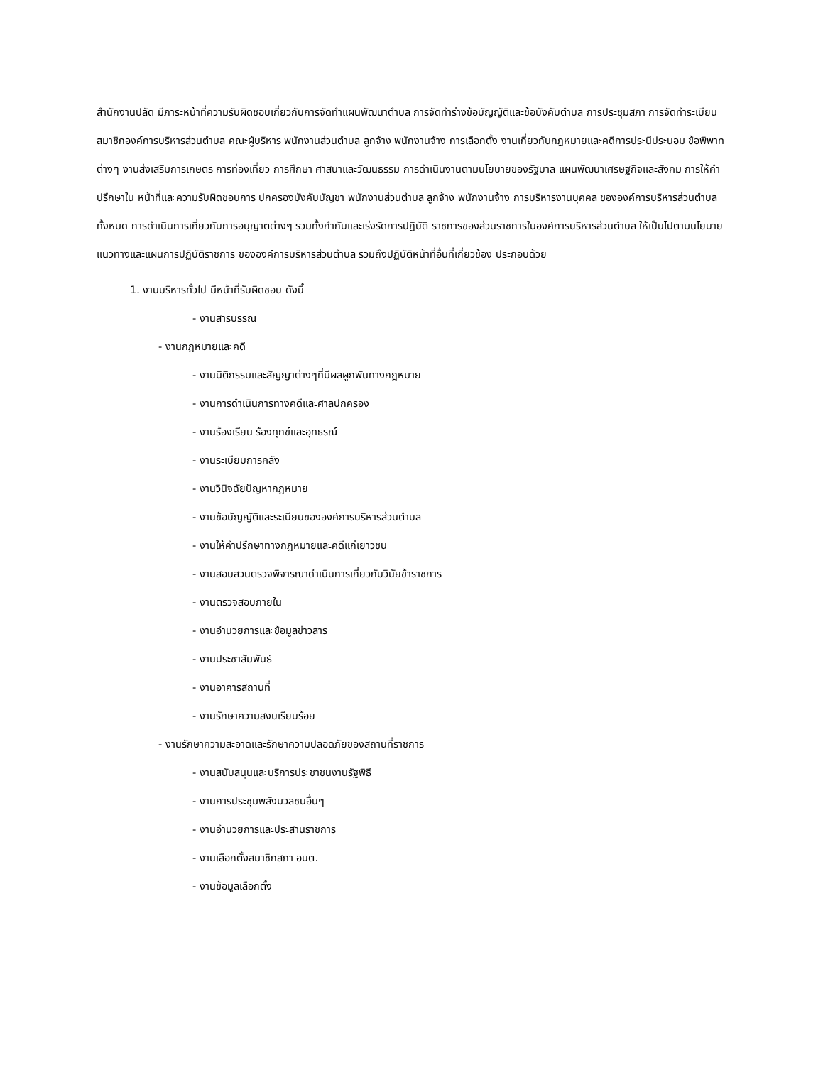สำนักงานปลัด มีภาระหน้าที่ความรับผิดชอบเกี่ยวกับการจัดทำแผนพัฒนาตำบล การจัดทำร่างข้อบัญญัติและข้อบังคับตำบล การประชุมสภา การจัดทำระเบียนสมาชิกองค์การบริหารส่วนตำบล คณะผู้บริหาร พนักงานส่วนตำบล ลูกจ้าง พนักงานจ้าง การเลือกตั้ง งานเกี่ยวกับกฎหมายและคดีการประนีประนอม ข้อพิพาทต่างๆ งานส่งเสริมการเกษตร การท่องเที่ยว การศึกษา ศาสนาและวัฒนธรรม การดำเนินงานตามนโยบายของรัฐบาล แผนพัฒนาเศรษฐกิจและสังคม การให้คำปรึกษาใน หน้าที่และความรับผิดชอบการ ปกครองบังคับบัญชา พนักงานส่วนตำบล ลูกจ้าง พนักงานจ้าง การบริหารงานบุคคล ขององค์การบริหารส่วนตำบลทั้งหมด การดำเนินการเกี่ยวกับการอนุญาตต่างๆ รวมทั้งกำกับและเร่งรัดการปฏิบัติ ราชการของส่วนราชการในองค์การบริหารส่วนตำบล ให้เป็นไปตามนโยบายแนวทางและแผนการปฏิบัติราชการ ขององค์การบริหารส่วนตำบล รวมถึงปฏิบัติหน้าที่อื่นที่เกี่ยวข้อง ประกอบด้วย
1. งานบริหารทั่วไป มีหน้าที่รับผิดชอบ ดังนี้
- งานสารบรรณ
- งานกฎหมายและคดี
- งานนิติกรรมและสัญญาต่างๆที่มีผลผูกพันทางกฎหมาย
- งานการดำเนินการทางคดีและศาลปกครอง
- งานร้องเรียน ร้องทุกข์และอุทธรณ์
- งานระเบียบการคลัง
- งานวินิจฉัยปัญหากฎหมาย
- งานข้อบัญญัติและระเบียบขององค์การบริหารส่วนตำบล
- งานให้คำปรึกษาทางกฎหมายและคดีแก่เยาวชน
- งานสอบสวนตรวจพิจารณาดำเนินการเกี่ยวกับวินัยข้าราชการ
- งานตรวจสอบภายใน
- งานอำนวยการและข้อมูลข่าวสาร
- งานประชาสัมพันธ์
- งานอาคารสถานที่
- งานรักษาความสงบเรียบร้อย
- งานรักษาความสะอาดและรักษาความปลอดภัยของสถานที่ราชการ
- งานสนับสนุนและบริการประชาชนงานรัฐพิธี
- งานการประชุมพลังมวลชนอื่นๆ
- งานอำนวยการและประสานราชการ
- งานเลือกตั้งสมาชิกสภา อบต.
- งานข้อมูลเลือกตั้ง